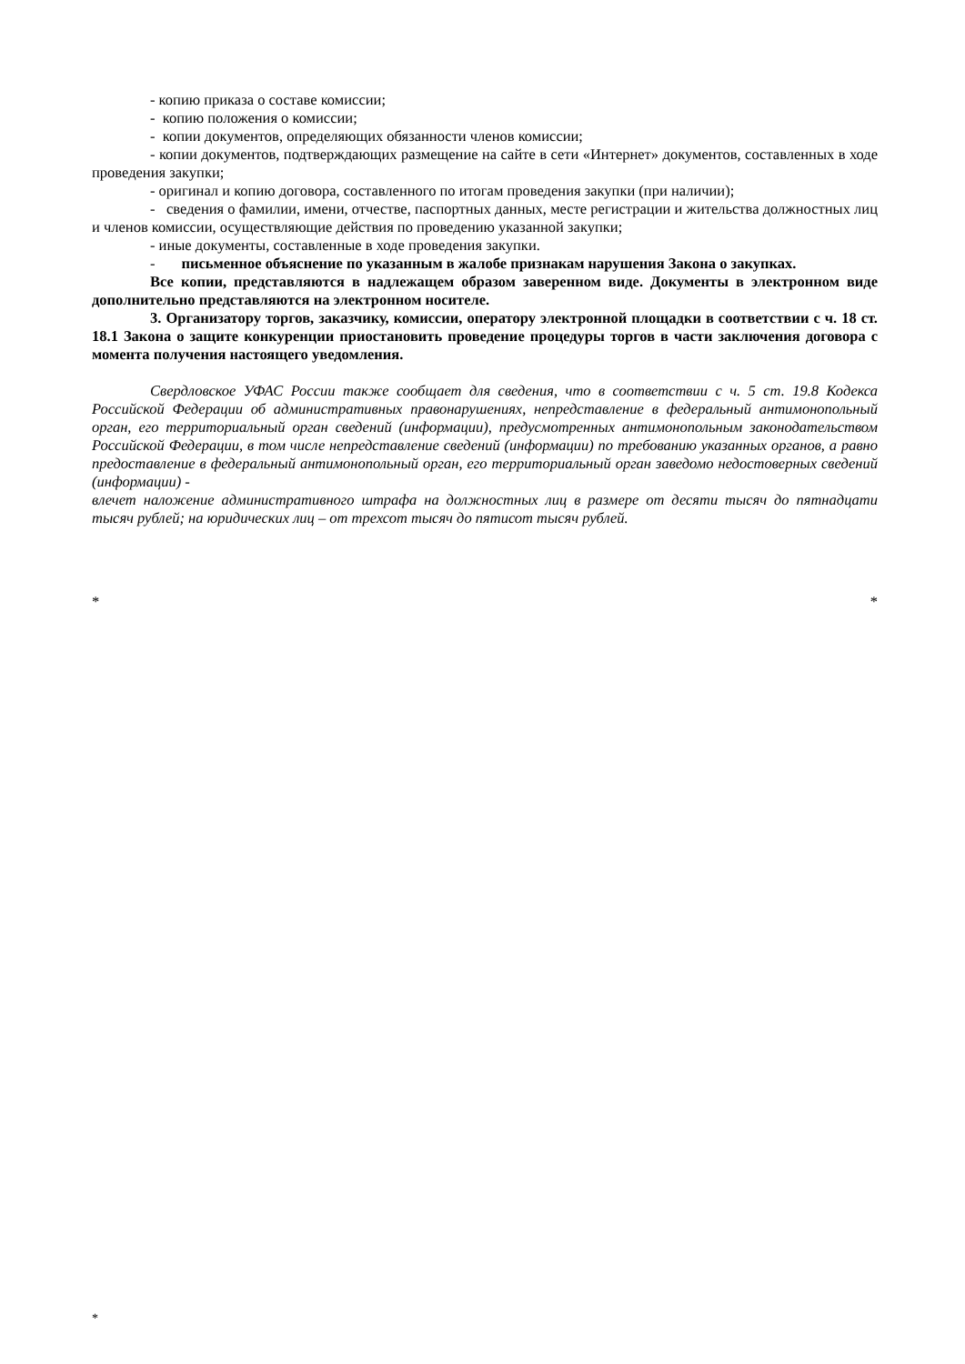- копию приказа о составе комиссии;
- копию положения о комиссии;
- копии документов, определяющих обязанности членов комиссии;
- копии документов, подтверждающих размещение на сайте в сети «Интернет» документов, составленных в ходе проведения закупки;
- оригинал и копию договора, составленного по итогам проведения закупки (при наличии);
- сведения о фамилии, имени, отчестве, паспортных данных, месте регистрации и жительства должностных лиц и членов комиссии, осуществляющие действия по проведению указанной закупки;
- иные документы, составленные в ходе проведения закупки.
- письменное объяснение по указанным в жалобе признакам нарушения Закона о закупках.
Все копии, представляются в надлежащем образом заверенном виде. Документы в электронном виде дополнительно представляются на электронном носителе.
3. Организатору торгов, заказчику, комиссии, оператору электронной площадки в соответствии с ч. 18 ст. 18.1 Закона о защите конкуренции приостановить проведение процедуры торгов в части заключения договора с момента получения настоящего уведомления.
Свердловское УФАС России также сообщает для сведения, что в соответствии с ч. 5 ст. 19.8 Кодекса Российской Федерации об административных правонарушениях, непредставление в федеральный антимонопольный орган, его территориальный орган сведений (информации), предусмотренных антимонопольным законодательством Российской Федерации, в том числе непредставление сведений (информации) по требованию указанных органов, а равно предоставление в федеральный антимонопольный орган, его территориальный орган заведомо недостоверных сведений (информации) -
влечет наложение административного штрафа на должностных лиц в размере от десяти тысяч до пятнадцати тысяч рублей; на юридических лиц – от трехсот тысяч до пятисот тысяч рублей.
* *
*